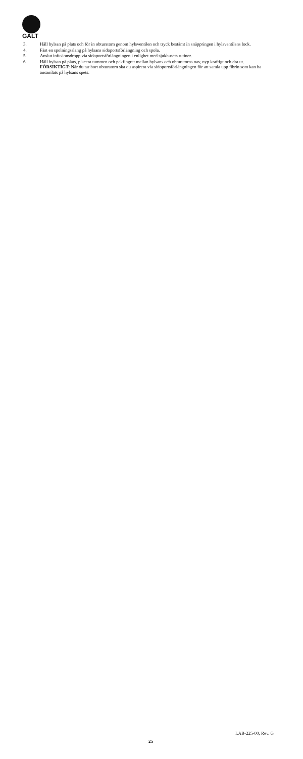GALT
3. Håll hylsan på plats och för in obturatorn genom hylsventilen och tryck bestämt in snäppringen i hylsventilens lock.
4. Fäst en spolningsslang på hylsans sidoportsförlängning och spola.
5. Anslut infusionsdropp via sidoportsförlängningen i enlighet med sjukhusets rutiner.
6. Håll hylsan på plats, placera tummen och pekfingret mellan hylsans och obturatorns nav, nyp kraftigt och dra ut.
FÖRSIKTIGT: När du tar bort obturatorn ska du aspirera via sidoportsförlängningen för att samla upp fibrin som kan ha ansamlats på hylsans spets.
LAB-225-00, Rev. G
25